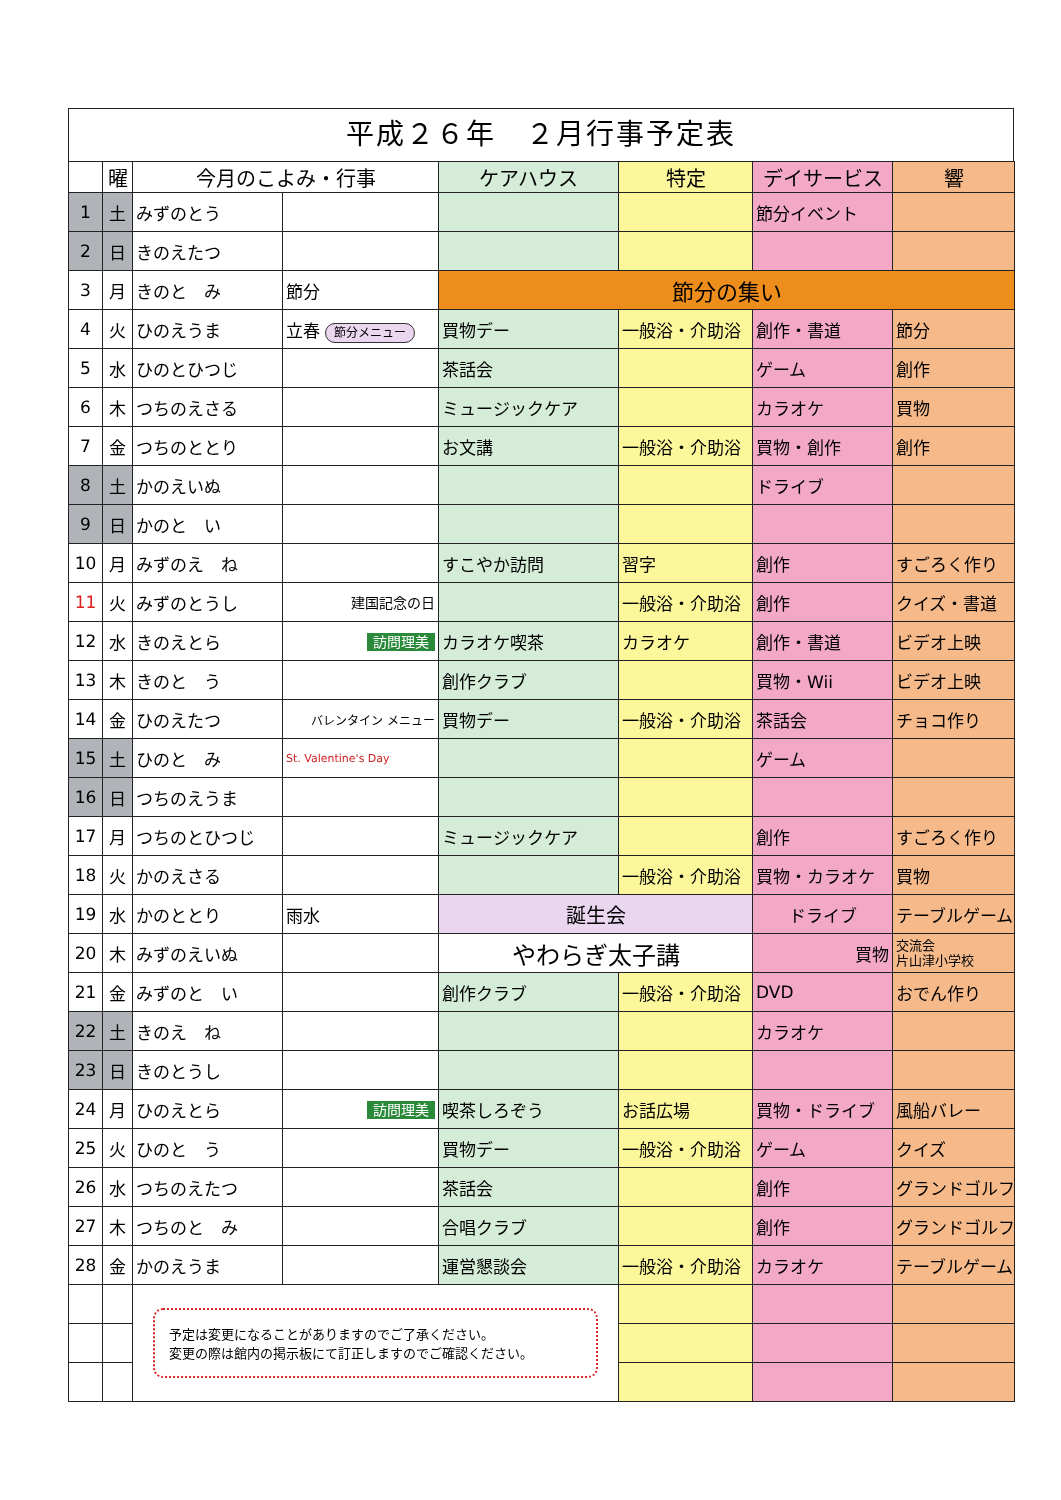平成２６年　２月行事予定表
| | 曜 | 今月のこよみ・行事 | | ケアハウス | 特定 | デイサービス | 響 |
| --- | --- | --- | --- | --- | --- | --- | --- |
| 1 | 土 | みずのとう | | | | 節分イベント | |
| 2 | 日 | きのえたつ | | | | | |
| 3 | 月 | きのと み | 節分 | 節分の集い | | | |
| 4 | 火 | ひのえうま | 立春 節分メニュー | 買物デー | 一般浴・介助浴 | 創作・書道 | 節分 |
| 5 | 水 | ひのとひつじ | | 茶話会 | | ゲーム | 創作 |
| 6 | 木 | つちのえさる | | ミュージックケア | | カラオケ | 買物 |
| 7 | 金 | つちのととり | | お文講 | 一般浴・介助浴 | 買物・創作 | 創作 |
| 8 | 土 | かのえいぬ | | | | ドライブ | |
| 9 | 日 | かのと い | | | | | |
| 10 | 月 | みずのえ ね | | すこやか訪問 | 習字 | 創作 | すごろく作り |
| 11 | 火 | みずのとうし | 建国記念の日 | | 一般浴・介助浴 | 創作 | クイズ・書道 |
| 12 | 水 | きのえとら | 訪問理美 | カラオケ喫茶 | カラオケ | 創作・書道 | ビデオ上映 |
| 13 | 木 | きのと う | | 創作クラブ | | 買物・Wii | ビデオ上映 |
| 14 | 金 | ひのえたつ | バレンタイン メニュー | 買物デー | 一般浴・介助浴 | 茶話会 | チョコ作り |
| 15 | 土 | ひのと み | St. Valentine's Day | | | ゲーム | |
| 16 | 日 | つちのえうま | | | | | |
| 17 | 月 | つちのとひつじ | | ミュージックケア | | 創作 | すごろく作り |
| 18 | 火 | かのえさる | | | 一般浴・介助浴 | 買物・カラオケ | 買物 |
| 19 | 水 | かのととり | 雨水 | 誕生会 | | ドライブ | テーブルゲーム |
| 20 | 木 | みずのえいぬ | | やわらぎ太子講 | | 買物 | 交流会 片山津小学校 |
| 21 | 金 | みずのと い | | 創作クラブ | 一般浴・介助浴 | DVD | おでん作り |
| 22 | 土 | きのえ ね | | | | カラオケ | |
| 23 | 日 | きのとうし | | | | | |
| 24 | 月 | ひのえとら | 訪問理美 | 喫茶しろぞう | お話広場 | 買物・ドライブ | 風船バレー |
| 25 | 火 | ひのと う | | 買物デー | 一般浴・介助浴 | ゲーム | クイズ |
| 26 | 水 | つちのえたつ | | 茶話会 | | 創作 | グランドゴルフ |
| 27 | 木 | つちのと み | | 合唱クラブ | | 創作 | グランドゴルフ |
| 28 | 金 | かのえうま | | 運営懇談会 | 一般浴・介助浴 | カラオケ | テーブルゲーム |
| | | 予定は変更になることがありますのでご了承ください。 変更の際は館内の掲示板にて訂正しますのでご確認ください。 | | | | | |